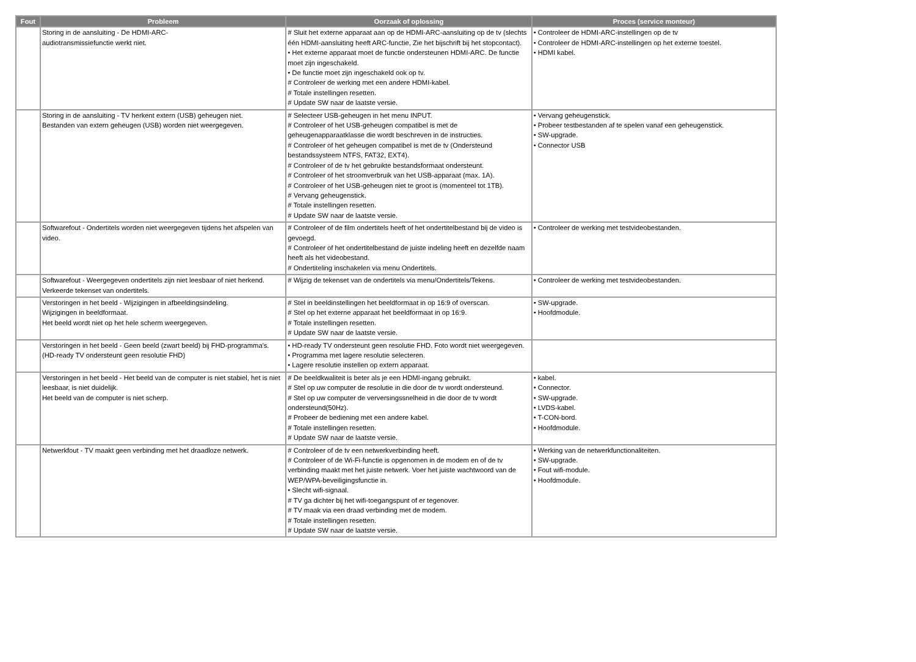| Fout | Probleem | Oorzaak of oplossing | Proces (service monteur) |
| --- | --- | --- | --- |
| | Storing in de aansluiting - De HDMI-ARC- audiotransmissiefunctie werkt niet. | # Sluit het externe apparaat aan op de HDMI-ARC-aansluiting op de tv (slechts één HDMI-aansluiting heeft ARC-functie, Zie het bijschrift bij het stopcontact). • Het externe apparaat moet de functie ondersteunen HDMI-ARC. De functie moet zijn ingeschakeld. • De functie moet zijn ingeschakeld ook op tv. # Controleer de werking met een andere HDMI-kabel. # Totale instellingen resetten. # Update SW naar de laatste versie. | • Controleer de HDMI-ARC-instellingen op de tv • Controleer de HDMI-ARC-instellingen op het externe toestel. • HDMI kabel. |
| | Storing in de aansluiting - TV herkent extern (USB) geheugen niet. Bestanden van extern geheugen (USB) worden niet weergegeven. | # Selecteer USB-geheugen in het menu INPUT. # Controleer of het USB-geheugen compatibel is met de geheugenapparaatklasse die wordt beschreven in de instructies. # Controleer of het geheugen compatibel is met de tv (Ondersteund bestandssysteem NTFS, FAT32, EXT4). # Controleer of de tv het gebruikte bestandsformaat ondersteunt. # Controleer of het stroomverbruik van het USB-apparaat (max. 1A). # Controleer of het USB-geheugen niet te groot is (momenteel tot 1TB). # Vervang geheugenstick. # Totale instellingen resetten. # Update SW naar de laatste versie. | • Vervang geheugenstick. • Probeer testbestanden af te spelen vanaf een geheugenstick. • SW-upgrade. • Connector USB |
| | Softwarefout - Ondertitels worden niet weergegeven tijdens het afspelen van video. | # Controleer of de film ondertitels heeft of het ondertitelbestand bij de video is gevoegd. # Controleer of het ondertitelbestand de juiste indeling heeft en dezelfde naam heeft als het videobestand. # Ondertiteling inschakelen via menu Ondertitels. | • Controleer de werking met testvideobestanden. |
| | Softwarefout - Weergegeven ondertitels zijn niet leesbaar of niet herkend. Verkeerde tekenset van ondertitels. | # Wijzig de tekenset van de ondertitels via menu/Ondertitels/Tekens. | • Controleer de werking met testvideobestanden. |
| | Verstoringen in het beeld - Wijzigingen in afbeeldingsindeling. Wijzigingen in beeldformaat. Het beeld wordt niet op het hele scherm weergegeven. | # Stel in beeldinstellingen het beeldformaat in op 16:9 of overscan. # Stel op het externe apparaat het beeldformaat in op 16:9. # Totale instellingen resetten. # Update SW naar de laatste versie. | • SW-upgrade. • Hoofdmodule. |
| | Verstoringen in het beeld - Geen beeld (zwart beeld) bij FHD-programma's. (HD-ready TV ondersteunt geen resolutie FHD) | • HD-ready TV ondersteunt geen resolutie FHD. Foto wordt niet weergegeven. • Programma met lagere resolutie selecteren. • Lagere resolutie instellen op extern apparaat. | |
| | Verstoringen in het beeld - Het beeld van de computer is niet stabiel, het is niet leesbaar, is niet duidelijk. Het beeld van de computer is niet scherp. | # De beeldkwaliteit is beter als je een HDMI-ingang gebruikt. # Stel op uw computer de resolutie in die door de tv wordt ondersteund. # Stel op uw computer de verversingssnelheid in die door de tv wordt ondersteund(50Hz). # Probeer de bediening met een andere kabel. # Totale instellingen resetten. # Update SW naar de laatste versie. | • kabel. • Connector. • SW-upgrade. • LVDS-kabel. • T-CON-bord. • Hoofdmodule. |
| | Netwerkfout - TV maakt geen verbinding met het draadloze netwerk. | # Controleer of de tv een netwerkverbinding heeft. # Controleer of de Wi-Fi-functie is opgenomen in de modem en of de tv verbinding maakt met het juiste netwerk. Voer het juiste wachtwoord van de WEP/WPA-beveiligingsfunctie in. • Slecht wifi-signaal. # TV ga dichter bij het wifi-toegangspunt of er tegenover. # TV maak via een draad verbinding met de modem. # Totale instellingen resetten. # Update SW naar de laatste versie. | • Werking van de netwerkfunctionaliteiten. • SW-upgrade. • Fout wifi-module. • Hoofdmodule. |